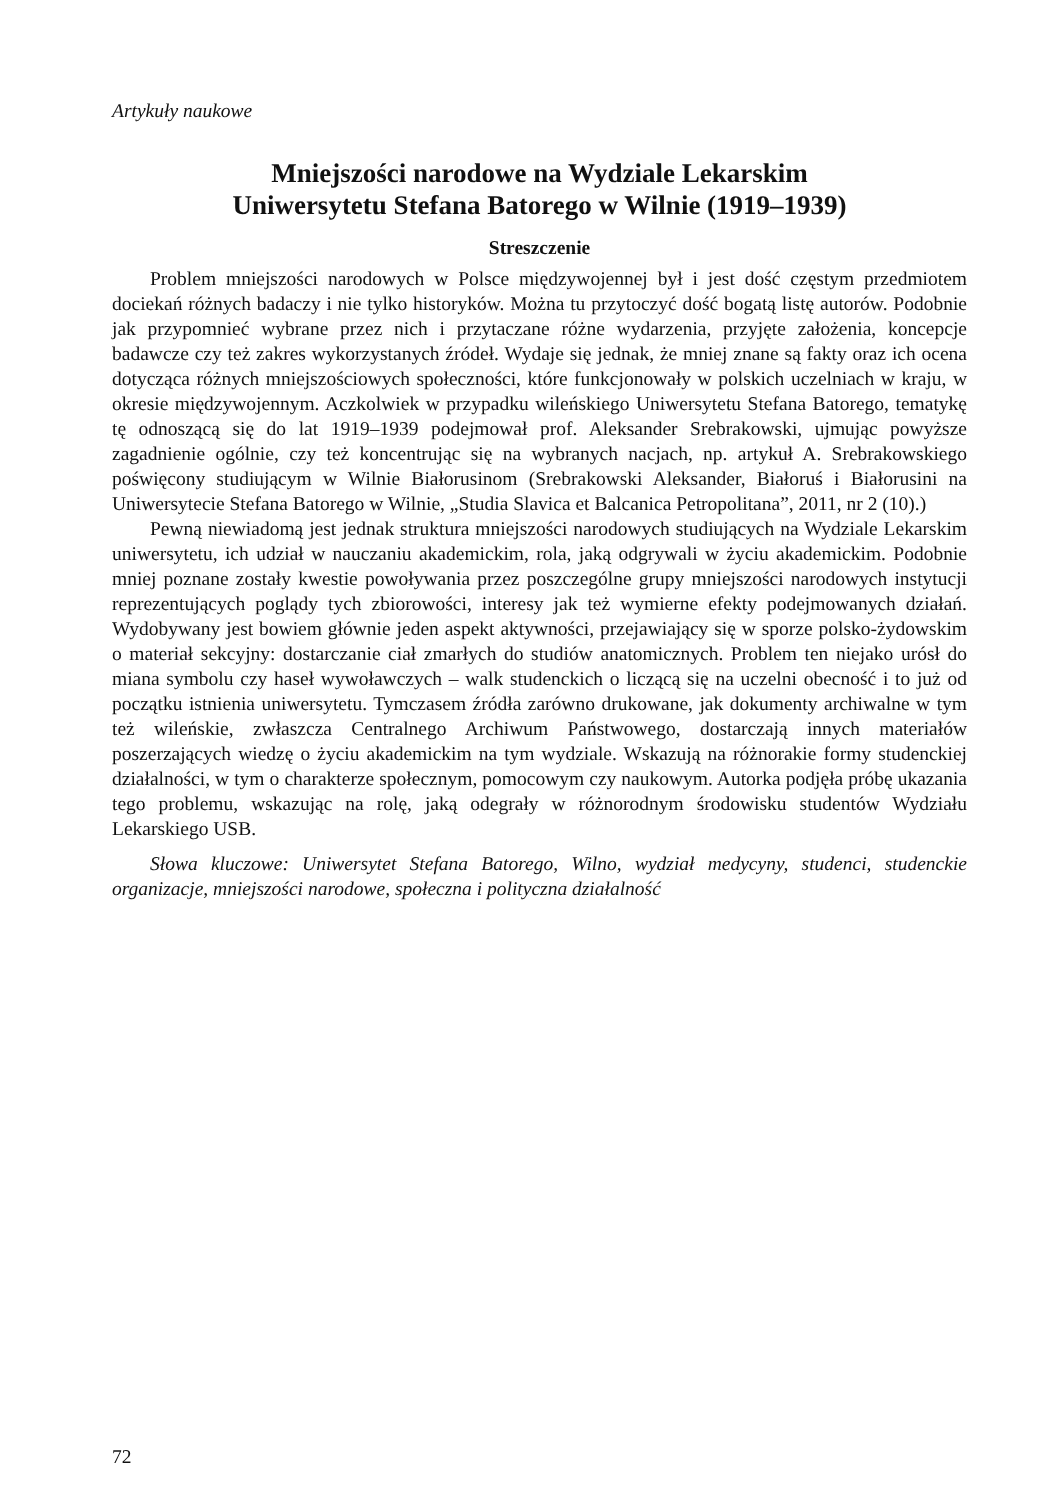Artykuły naukowe
Mniejszości narodowe na Wydziale Lekarskim
Uniwersytetu Stefana Batorego w Wilnie (1919–1939)
Streszczenie
Problem mniejszości narodowych w Polsce międzywojennej był i jest dość częstym przedmiotem dociekań różnych badaczy i nie tylko historyków. Można tu przytoczyć dość bogatą listę autorów. Podobnie jak przypomnieć wybrane przez nich i przytaczane różne wydarzenia, przyjęte założenia, koncepcje badawcze czy też zakres wykorzystanych źródeł. Wydaje się jednak, że mniej znane są fakty oraz ich ocena dotycząca różnych mniejszościowych społeczności, które funkcjonowały w polskich uczelniach w kraju, w okresie międzywojennym. Aczkolwiek w przypadku wileńskiego Uniwersytetu Stefana Batorego, tematykę tę odnoszącą się do lat 1919–1939 podejmował prof. Aleksander Srebrakowski, ujmując powyższe zagadnienie ogólnie, czy też koncentrując się na wybranych nacjach, np. artykuł A. Srebrakowskiego poświęcony studiującym w Wilnie Białorusinom (Srebrakowski Aleksander, Białoruś i Białorusini na Uniwersytecie Stefana Batorego w Wilnie, „Studia Slavica et Balcanica Petropolitana”, 2011, nr 2 (10).)
Pewną niewiadomą jest jednak struktura mniejszości narodowych studiujących na Wydziale Lekarskim uniwersytetu, ich udział w nauczaniu akademickim, rola, jaką odgrywali w życiu akademickim. Podobnie mniej poznane zostały kwestie powoływania przez poszczególne grupy mniejszości narodowych instytucji reprezentujących poglądy tych zbiorowości, interesy jak też wymierne efekty podejmowanych działań. Wydobywany jest bowiem głównie jeden aspekt aktywności, przejawiający się w sporze polsko-żydowskim o materiał sekcyjny: dostarczanie ciał zmarłych do studiów anatomicznych. Problem ten niejako urósł do miana symbolu czy haseł wywoławczych – walk studenckich o liczącą się na uczelni obecność i to już od początku istnienia uniwersytetu. Tymczasem źródła zarówno drukowane, jak dokumenty archiwalne w tym też wileńskie, zwłaszcza Centralnego Archiwum Państwowego, dostarczają innych materiałów poszerzających wiedzę o życiu akademickim na tym wydziale. Wskazują na różnorakie formy studenckiej działalności, w tym o charakterze społecznym, pomocowym czy naukowym. Autorka podjęła próbę ukazania tego problemu, wskazując na rolę, jaką odegrały w różnorodnym środowisku studentów Wydziału Lekarskiego USB.
Słowa kluczowe: Uniwersytet Stefana Batorego, Wilno, wydział medycyny, studenci, studenckie organizacje, mniejszości narodowe, społeczna i polityczna działalność
72